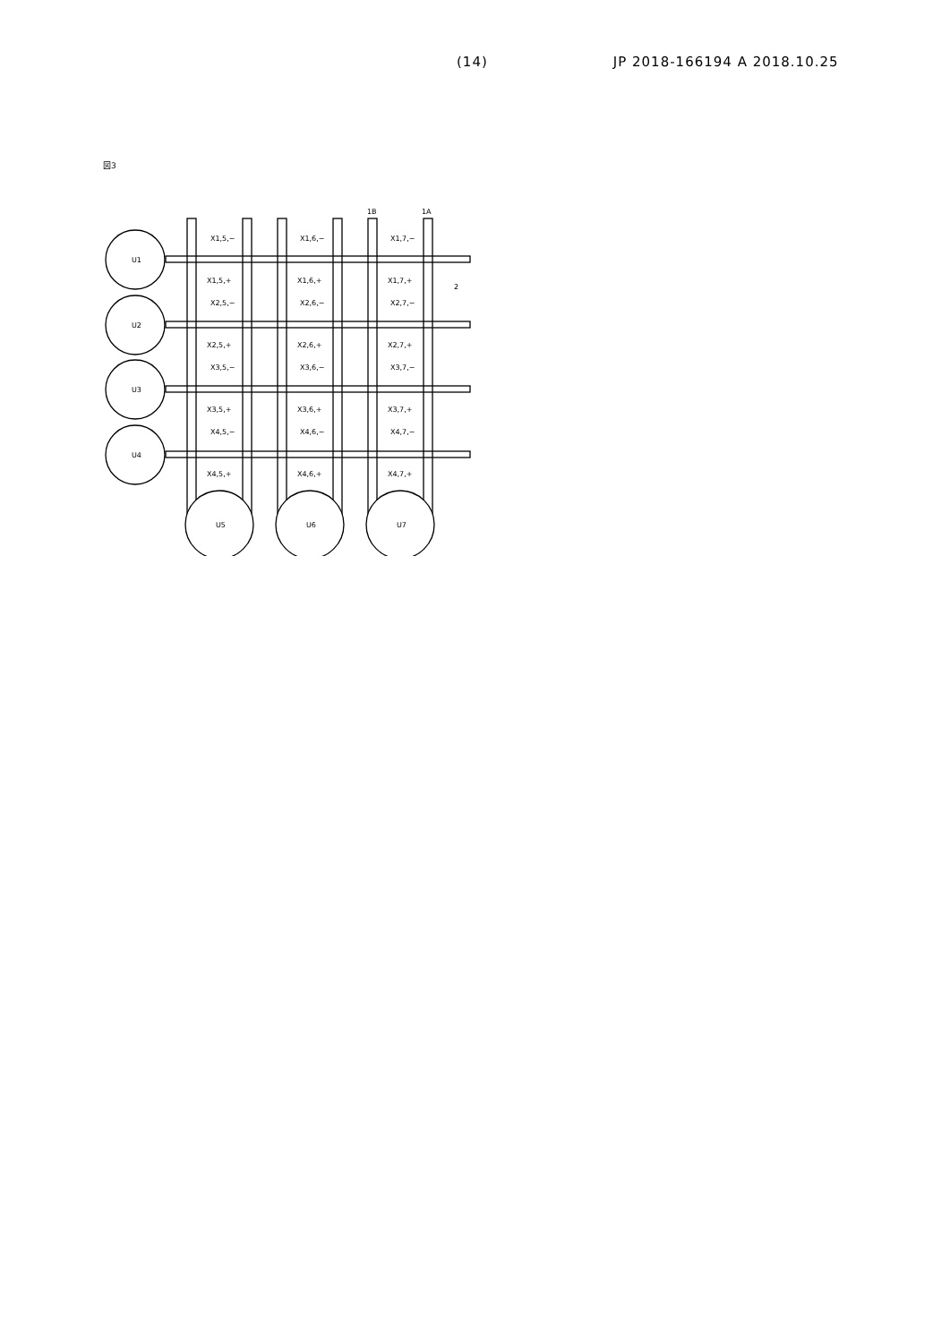(14) JP 2018-166194 A 2018.10.25
図3
U1
U2
U3
U4
U5
U6
U7
1B
1A
2
X1,5,−
X1,6,−
X1,7,−
X1,5,+
X1,6,+
X1,7,+
X2,5,−
X2,6,−
X2,7,−
X2,5,+
X2,6,+
X2,7,+
X3,5,−
X3,6,−
X3,7,−
X3,5,+
X3,6,+
X3,7,+
X4,5,−
X4,6,−
X4,7,−
X4,5,+
X4,6,+
X4,7,+